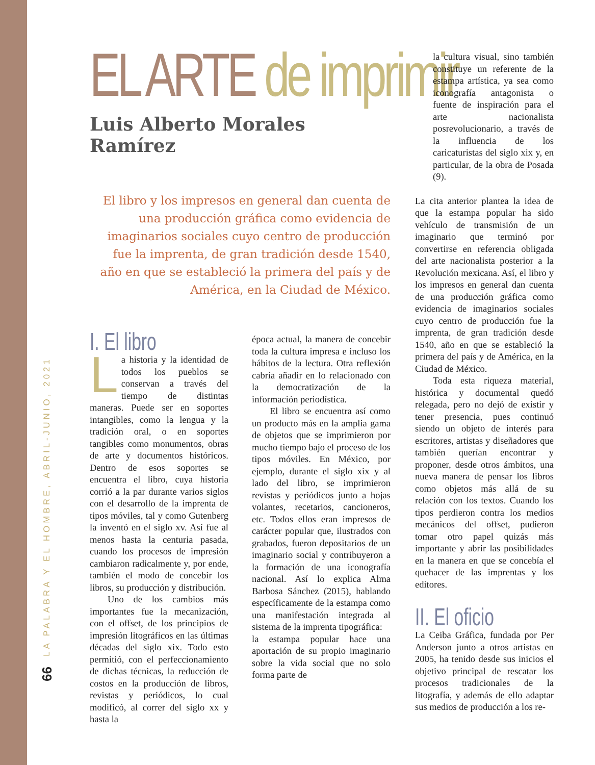LA PALABRA Y EL HOMBRE, ABRIL-JUNIO, 2021
66
EL ARTE de imprimir
Luis Alberto Morales Ramírez
El libro y los impresos en general dan cuenta de una producción gráfica como evidencia de imaginarios sociales cuyo centro de producción fue la imprenta, de gran tradición desde 1540, año en que se estableció la primera del país y de América, en la Ciudad de México.
I. El libro
La historia y la identidad de todos los pueblos se conservan a través del tiempo de distintas maneras. Puede ser en soportes intangibles, como la lengua y la tradición oral, o en soportes tangibles como monumentos, obras de arte y documentos históricos. Dentro de esos soportes se encuentra el libro, cuya historia corrió a la par durante varios siglos con el desarrollo de la imprenta de tipos móviles, tal y como Gutenberg la inventó en el siglo xv. Así fue al menos hasta la centuria pasada, cuando los procesos de impresión cambiaron radicalmente y, por ende, también el modo de concebir los libros, su producción y distribución.
Uno de los cambios más importantes fue la mecanización, con el offset, de los principios de impresión litográficos en las últimas décadas del siglo xix. Todo esto permitió, con el perfeccionamiento de dichas técnicas, la reducción de costos en la producción de libros, revistas y periódicos, lo cual modificó, al correr del siglo xx y hasta la
época actual, la manera de concebir toda la cultura impresa e incluso los hábitos de la lectura. Otra reflexión cabría añadir en lo relacionado con la democratización de la información periodística.
El libro se encuentra así como un producto más en la amplia gama de objetos que se imprimieron por mucho tiempo bajo el proceso de los tipos móviles. En México, por ejemplo, durante el siglo xix y al lado del libro, se imprimieron revistas y periódicos junto a hojas volantes, recetarios, cancioneros, etc. Todos ellos eran impresos de carácter popular que, ilustrados con grabados, fueron depositarios de un imaginario social y contribuyeron a la formación de una iconografía nacional. Así lo explica Alma Barbosa Sánchez (2015), hablando específicamente de la estampa como una manifestación integrada al sistema de la imprenta tipográfica:
la estampa popular hace una aportación de su propio imaginario sobre la vida social que no solo forma parte de
la cultura visual, sino también constituye un referente de la estampa artística, ya sea como iconografía antagonista o fuente de inspiración para el arte nacionalista posrevolucionario, a través de la influencia de los caricaturistas del siglo xix y, en particular, de la obra de Posada (9).
La cita anterior plantea la idea de que la estampa popular ha sido vehículo de transmisión de un imaginario que terminó por convertirse en referencia obligada del arte nacionalista posterior a la Revolución mexicana. Así, el libro y los impresos en general dan cuenta de una producción gráfica como evidencia de imaginarios sociales cuyo centro de producción fue la imprenta, de gran tradición desde 1540, año en que se estableció la primera del país y de América, en la Ciudad de México.
Toda esta riqueza material, histórica y documental quedó relegada, pero no dejó de existir y tener presencia, pues continuó siendo un objeto de interés para escritores, artistas y diseñadores que también querían encontrar y proponer, desde otros ámbitos, una nueva manera de pensar los libros como objetos más allá de su relación con los textos. Cuando los tipos perdieron contra los medios mecánicos del offset, pudieron tomar otro papel quizás más importante y abrir las posibilidades en la manera en que se concebía el quehacer de las imprentas y los editores.
II. El oficio
La Ceiba Gráfica, fundada por Per Anderson junto a otros artistas en 2005, ha tenido desde sus inicios el objetivo principal de rescatar los procesos tradicionales de la litografía, y además de ello adaptar sus medios de producción a los re-